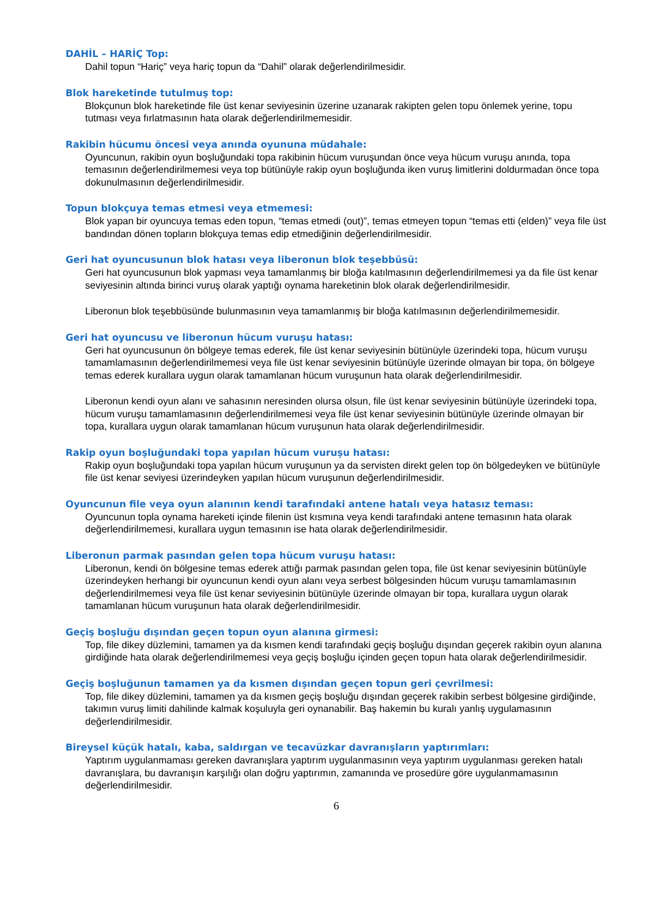DAHİL – HARİÇ Top:
Dahil topun “Hariç” veya hariç topun da “Dahil” olarak değerlendirilmesidir.
Blok hareketinde tutulmuş top:
Blokçunun blok hareketinde file üst kenar seviyesinin üzerine uzanarak rakipten gelen topu önlemek yerine, topu tutması veya fırlatmasının hata olarak değerlendirilmemesidir.
Rakibin hücumu öncesi veya anında oyununa müdahale:
Oyuncunun, rakibin oyun boşluğundaki topa rakibinin hücum vuruşundan önce veya hücum vuruşu anında, topa temasının değerlendirilmemesi veya top bütünüyle rakip oyun boşluğunda iken vuruş limitlerini doldurmadan önce topa dokunulmasının değerlendirilmesidir.
Topun blokçuya temas etmesi veya etmemesi:
Blok yapan bir oyuncuya temas eden topun, “temas etmedi (out)”, temas etmeyen topun “temas etti (elden)” veya file üst bandından dönen topların blokçuya temas edip etmediğinin değerlendirilmesidir.
Geri hat oyuncusunun blok hatası veya liberonun blok teşebbüsü:
Geri hat oyuncusunun blok yapması veya tamamlanmış bir bloğa katılmasının değerlendirilmemesi ya da file üst kenar seviyesinin altında birinci vuruş olarak yaptığı oynama hareketinin blok olarak değerlendirilmesidir.
Liberonun blok teşebbüsünde bulunmasının veya tamamlanmış bir bloğa katılmasının değerlendirilmemesidir.
Geri hat oyuncusu ve liberonun hücum vuruşu hatası:
Geri hat oyuncusunun ön bölgeye temas ederek, file üst kenar seviyesinin bütünüyle üzerindeki topa, hücum vuruşu tamamlamasının değerlendirilmemesi veya file üst kenar seviyesinin bütünüyle üzerinde olmayan bir topa, ön bölgeye temas ederek kurallara uygun olarak tamamlanan hücum vuruşunun hata olarak değerlendirilmesidir.
Liberonun kendi oyun alanı ve sahasının neresinden olursa olsun, file üst kenar seviyesinin bütünüyle üzerindeki topa, hücum vuruşu tamamlamasının değerlendirilmemesi veya file üst kenar seviyesinin bütünüyle üzerinde olmayan bir topa, kurallara uygun olarak tamamlanan hücum vuruşunun hata olarak değerlendirilmesidir.
Rakip oyun boşluğundaki topa yapılan hücum vuruşu hatası:
Rakip oyun boşluğundaki topa yapılan hücum vuruşunun ya da servisten direkt gelen top ön bölgedeyken ve bütünüyle file üst kenar seviyesi üzerindeyken yapılan hücum vuruşunun değerlendirilmesidir.
Oyuncunun file veya oyun alanının kendi tarafındaki antene hatalı veya hatasız teması:
Oyuncunun topla oynama hareketi içinde filenin üst kısmına veya kendi tarafındaki antene temasının hata olarak değerlendirilmemesi, kurallara uygun temasının ise hata olarak değerlendirilmesidir.
Liberonun parmak pasından gelen topa hücum vuruşu hatası:
Liberonun, kendi ön bölgesine temas ederek attığı parmak pasından gelen topa, file üst kenar seviyesinin bütünüyle üzerindeyken herhangi bir oyuncunun kendi oyun alanı veya serbest bölgesinden hücum vuruşu tamamlamasının değerlendirilmemesi veya file üst kenar seviyesinin bütünüyle üzerinde olmayan bir topa, kurallara uygun olarak tamamlanan hücum vuruşunun hata olarak değerlendirilmesidir.
Geçiş boşluğu dışından geçen topun oyun alanına girmesi:
Top, file dikey düzlemini, tamamen ya da kısmen kendi tarafındaki geçiş boşluğu dışından geçerek rakibin oyun alanına girdiğinde hata olarak değerlendirilmemesi veya geçiş boşluğu içinden geçen topun hata olarak değerlendirilmesidir.
Geçiş boşluğunun tamamen ya da kısmen dışından geçen topun geri çevrilmesi:
Top, file dikey düzlemini, tamamen ya da kısmen geçiş boşluğu dışından geçerek rakibin serbest bölgesine girdiğinde, takımın vuruş limiti dahilinde kalmak koşuluyla geri oynanabilir. Baş hakemin bu kuralı yanlış uygulamasının değerlendirilmesidir.
Bireysel küçük hatalı, kaba, saldırgan ve tecavüzkar davranışların yaptırımları:
Yaptırım uygulanmaması gereken davranışlara yaptırım uygulanmasının veya yaptırım uygulanması gereken hatalı davranışlara, bu davranışın karşılığı olan doğru yaptırımın, zamanında ve prosedüre göre uygulanmamasının değerlendirilmesidir.
6